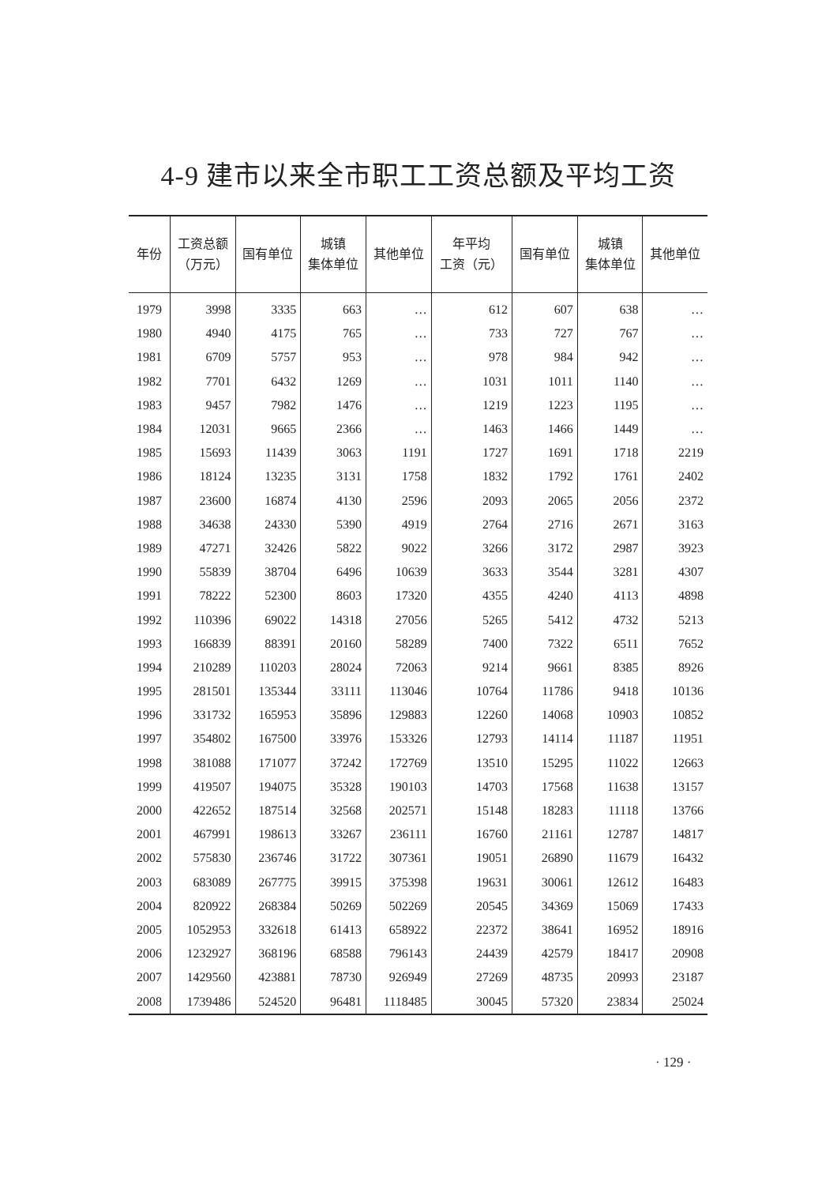4-9 建市以来全市职工工资总额及平均工资
| 年份 | 工资总额 （万元） | 国有单位 | 城镇 集体单位 | 其他单位 | 年平均 工资（元） | 国有单位 | 城镇 集体单位 | 其他单位 |
| --- | --- | --- | --- | --- | --- | --- | --- | --- |
| 1979 | 3998 | 3335 | 663 | … | 612 | 607 | 638 | … |
| 1980 | 4940 | 4175 | 765 | … | 733 | 727 | 767 | … |
| 1981 | 6709 | 5757 | 953 | … | 978 | 984 | 942 | … |
| 1982 | 7701 | 6432 | 1269 | … | 1031 | 1011 | 1140 | … |
| 1983 | 9457 | 7982 | 1476 | … | 1219 | 1223 | 1195 | … |
| 1984 | 12031 | 9665 | 2366 | … | 1463 | 1466 | 1449 | … |
| 1985 | 15693 | 11439 | 3063 | 1191 | 1727 | 1691 | 1718 | 2219 |
| 1986 | 18124 | 13235 | 3131 | 1758 | 1832 | 1792 | 1761 | 2402 |
| 1987 | 23600 | 16874 | 4130 | 2596 | 2093 | 2065 | 2056 | 2372 |
| 1988 | 34638 | 24330 | 5390 | 4919 | 2764 | 2716 | 2671 | 3163 |
| 1989 | 47271 | 32426 | 5822 | 9022 | 3266 | 3172 | 2987 | 3923 |
| 1990 | 55839 | 38704 | 6496 | 10639 | 3633 | 3544 | 3281 | 4307 |
| 1991 | 78222 | 52300 | 8603 | 17320 | 4355 | 4240 | 4113 | 4898 |
| 1992 | 110396 | 69022 | 14318 | 27056 | 5265 | 5412 | 4732 | 5213 |
| 1993 | 166839 | 88391 | 20160 | 58289 | 7400 | 7322 | 6511 | 7652 |
| 1994 | 210289 | 110203 | 28024 | 72063 | 9214 | 9661 | 8385 | 8926 |
| 1995 | 281501 | 135344 | 33111 | 113046 | 10764 | 11786 | 9418 | 10136 |
| 1996 | 331732 | 165953 | 35896 | 129883 | 12260 | 14068 | 10903 | 10852 |
| 1997 | 354802 | 167500 | 33976 | 153326 | 12793 | 14114 | 11187 | 11951 |
| 1998 | 381088 | 171077 | 37242 | 172769 | 13510 | 15295 | 11022 | 12663 |
| 1999 | 419507 | 194075 | 35328 | 190103 | 14703 | 17568 | 11638 | 13157 |
| 2000 | 422652 | 187514 | 32568 | 202571 | 15148 | 18283 | 11118 | 13766 |
| 2001 | 467991 | 198613 | 33267 | 236111 | 16760 | 21161 | 12787 | 14817 |
| 2002 | 575830 | 236746 | 31722 | 307361 | 19051 | 26890 | 11679 | 16432 |
| 2003 | 683089 | 267775 | 39915 | 375398 | 19631 | 30061 | 12612 | 16483 |
| 2004 | 820922 | 268384 | 50269 | 502269 | 20545 | 34369 | 15069 | 17433 |
| 2005 | 1052953 | 332618 | 61413 | 658922 | 22372 | 38641 | 16952 | 18916 |
| 2006 | 1232927 | 368196 | 68588 | 796143 | 24439 | 42579 | 18417 | 20908 |
| 2007 | 1429560 | 423881 | 78730 | 926949 | 27269 | 48735 | 20993 | 23187 |
| 2008 | 1739486 | 524520 | 96481 | 1118485 | 30045 | 57320 | 23834 | 25024 |
· 129 ·